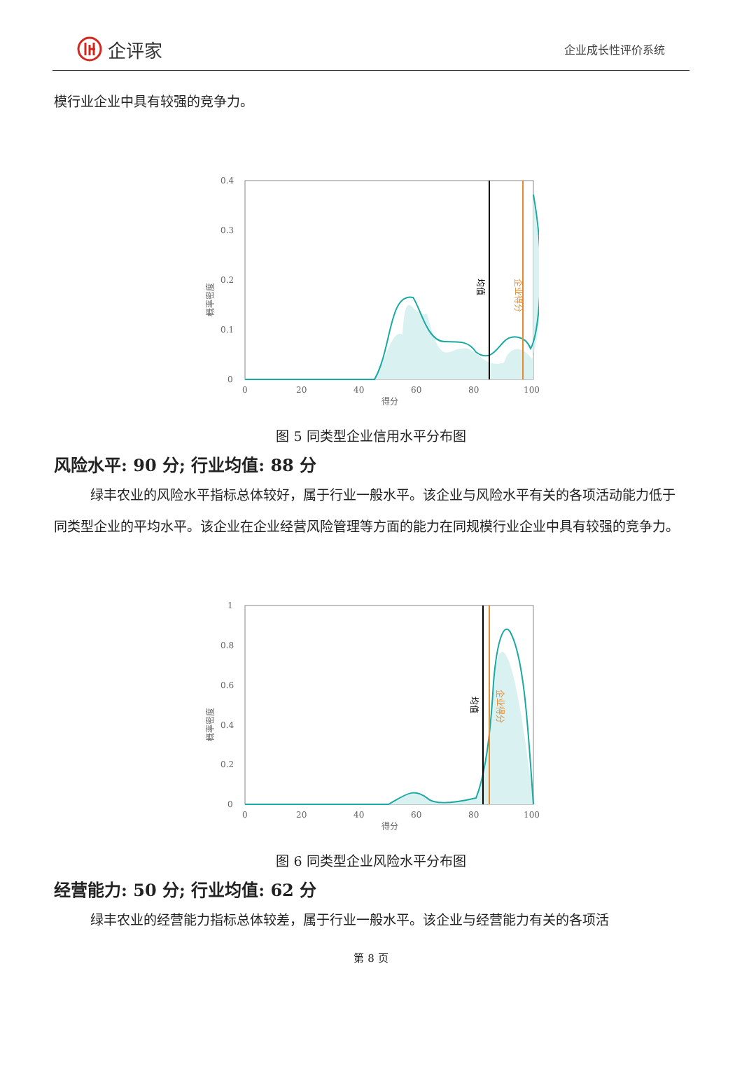企评家
企业成长性评价系统
模行业企业中具有较强的竞争力。
0.4
0.3
0.2
0.1
0
0
20
40
60
80
100
得分
概率密度
均值
企业得分
图 5 同类型企业信用水平分布图
风险水平: 90 分; 行业均值: 88 分
绿丰农业的风险水平指标总体较好，属于行业一般水平。该企业与风险水平有关的各项活动能力低于同类型企业的平均水平。该企业在企业经营风险管理等方面的能力在同规模行业企业中具有较强的竞争力。
1
0.8
0.6
0.4
0.2
0
0
20
40
60
80
100
得分
概率密度
均值
企业得分
图 6 同类型企业风险水平分布图
经营能力: 50 分; 行业均值: 62 分
绿丰农业的经营能力指标总体较差，属于行业一般水平。该企业与经营能力有关的各项活
第 8 页